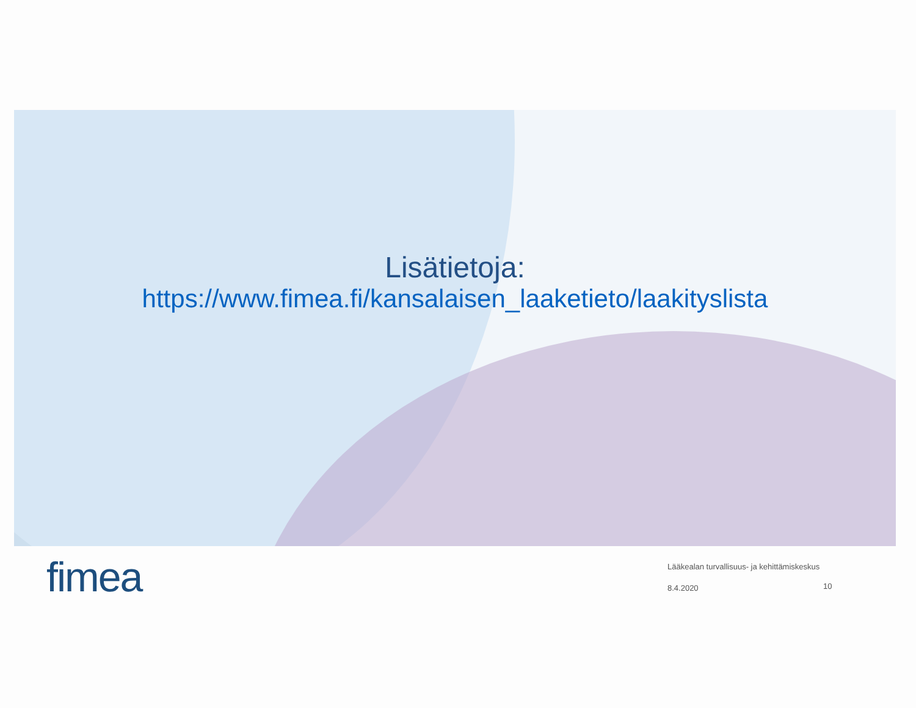Lisätietoja:
https://www.fimea.fi/kansalaisen_laaketieto/laakityslista
fimea
Lääkealan turvallisuus- ja kehittämiskeskus
8.4.2020
10